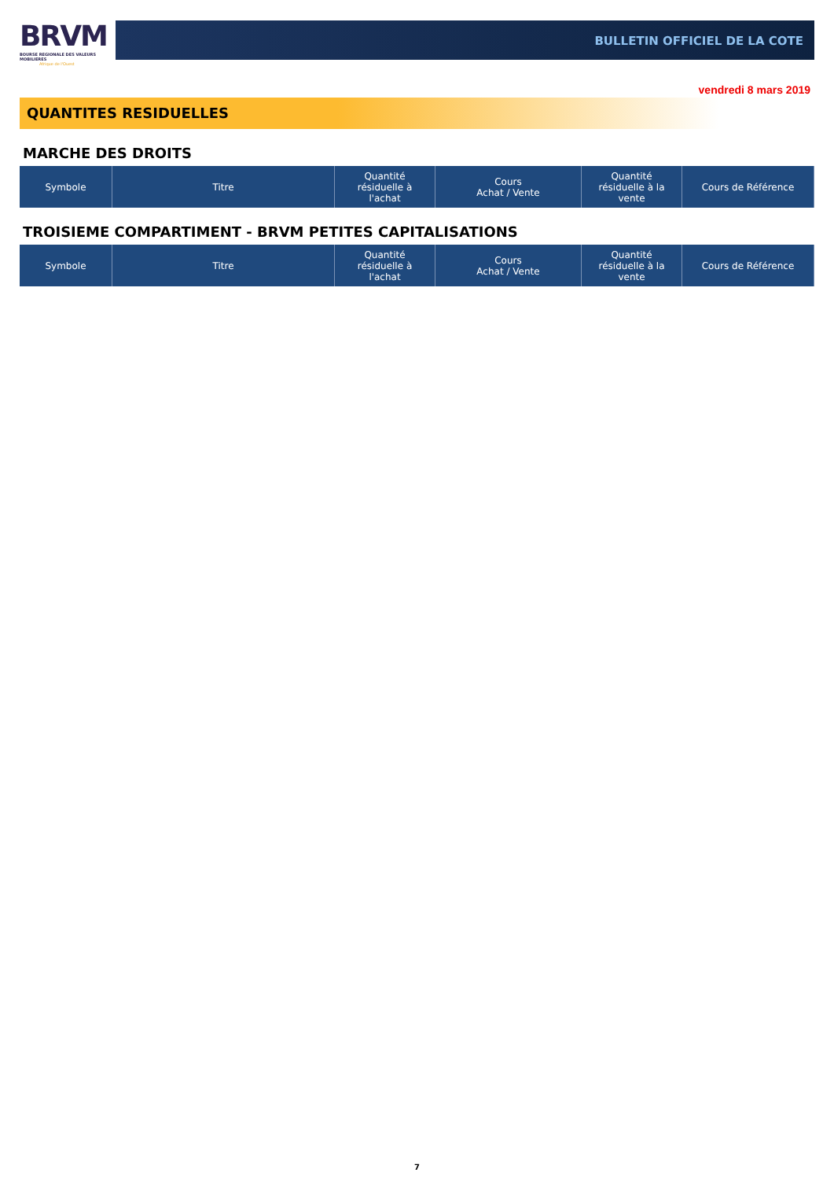BRVM
BOURSE REGIONALE DES VALEURS MOBILIERES
Afrique de l'Ouest
BULLETIN OFFICIEL DE LA COTE
vendredi 8 mars 2019
QUANTITES RESIDUELLES
MARCHE DES DROITS
| Symbole | Titre | Quantité résiduelle à l'achat | Cours Achat / Vente | Quantité résiduelle à la vente | Cours de Référence |
| --- | --- | --- | --- | --- | --- |
TROISIEME COMPARTIMENT - BRVM PETITES CAPITALISATIONS
| Symbole | Titre | Quantité résiduelle à l'achat | Cours Achat / Vente | Quantité résiduelle à la vente | Cours de Référence |
| --- | --- | --- | --- | --- | --- |
7